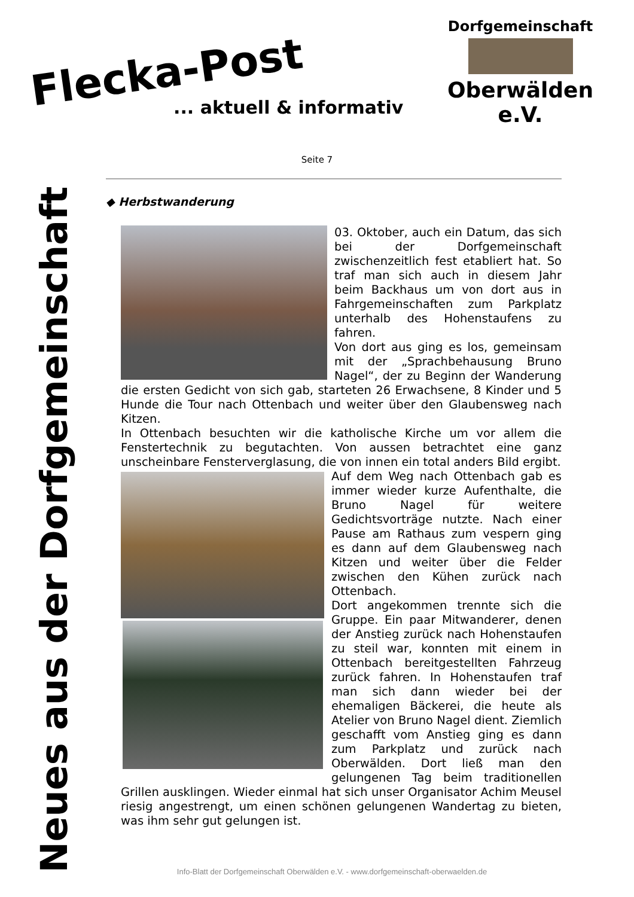Flecka-Post
... aktuell & informativ
Dorfgemeinschaft
Oberwälden e.V.
Neues aus der Dorfgemeinschaft
Seite 7
◆ Herbstwanderung
03. Oktober, auch ein Datum, das sich bei der Dorfgemeinschaft zwischenzeitlich fest etabliert hat. So traf man sich auch in diesem Jahr beim Backhaus um von dort aus in Fahrgemeinschaften zum Parkplatz unterhalb des Hohenstaufens zu fahren.
Von dort aus ging es los, gemeinsam mit der „Sprachbehausung Bruno Nagel“, der zu Beginn der Wanderung die ersten Gedicht von sich gab, starteten 26 Erwachsene, 8 Kinder und 5 Hunde die Tour nach Ottenbach und weiter über den Glaubensweg nach Kitzen.
In Ottenbach besuchten wir die katholische Kirche um vor allem die Fenstertechnik zu begutachten. Von aussen betrachtet eine ganz unscheinbare Fensterverglasung, die von innen ein total anders Bild ergibt.
Auf dem Weg nach Ottenbach gab es immer wieder kurze Aufenthalte, die Bruno Nagel für weitere Gedichtsvorträge nutzte. Nach einer Pause am Rathaus zum vespern ging es dann auf dem Glaubensweg nach Kitzen und weiter über die Felder zwischen den Kühen zurück nach Ottenbach.
Dort angekommen trennte sich die Gruppe. Ein paar Mitwanderer, denen der Anstieg zurück nach Hohenstaufen zu steil war, konnten mit einem in Ottenbach bereitgestellten Fahrzeug zurück fahren. In Hohenstaufen traf man sich dann wieder bei der ehemaligen Bäckerei, die heute als Atelier von Bruno Nagel dient. Ziemlich geschafft vom Anstieg ging es dann zum Parkplatz und zurück nach Oberwälden. Dort ließ man den gelungenen Tag beim traditionellen Grillen ausklingen. Wieder einmal hat sich unser Organisator Achim Meusel riesig angestrengt, um einen schönen gelungenen Wandertag zu bieten, was ihm sehr gut gelungen ist.
Info-Blatt der Dorfgemeinschaft Oberwälden e.V. - www.dorfgemeinschaft-oberwaelden.de